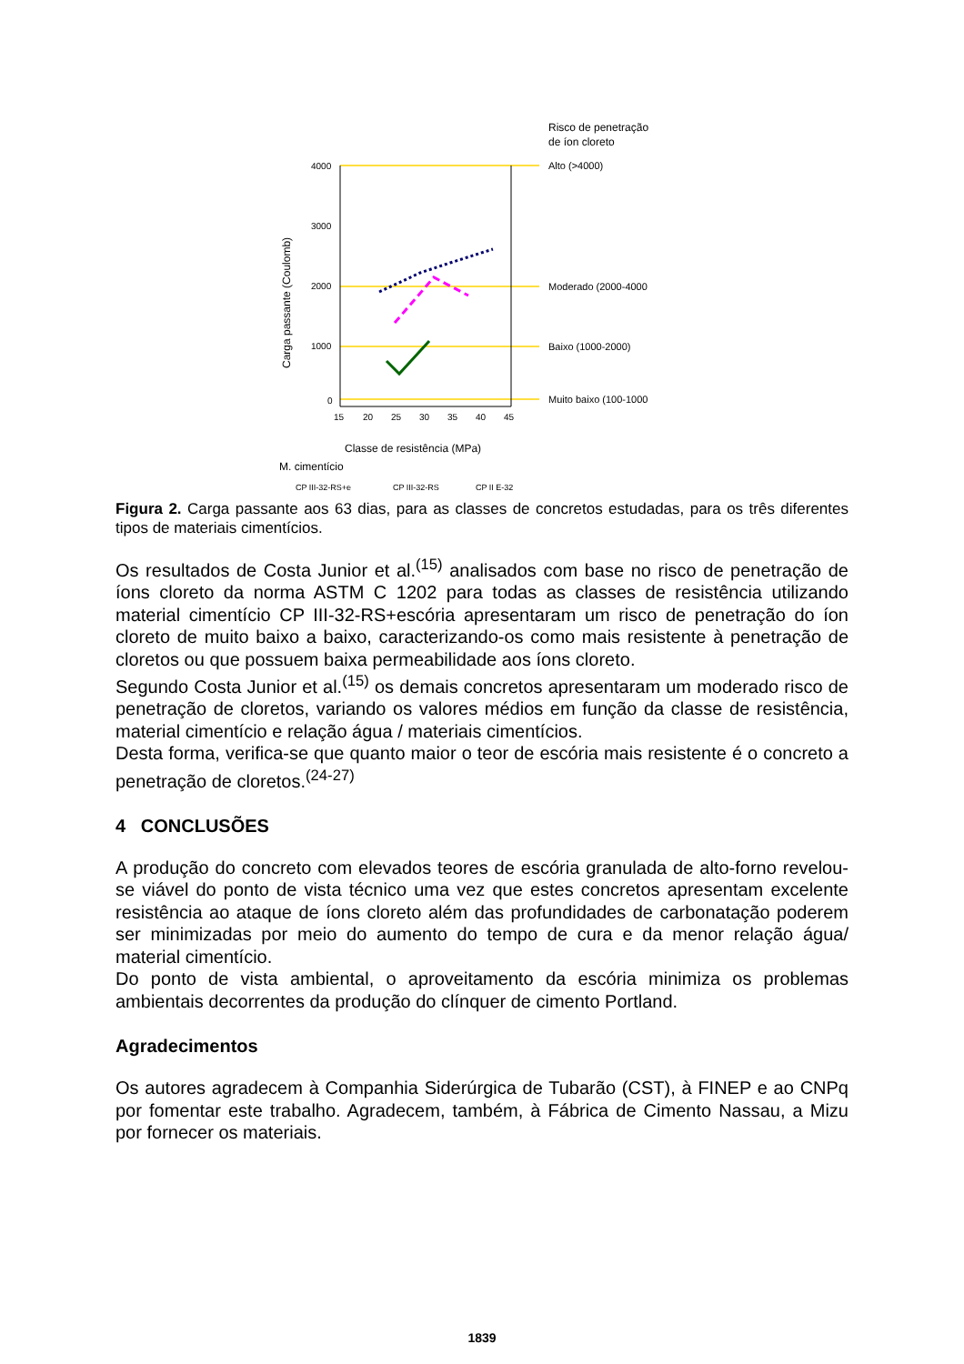Risco de penetração
de íon cloreto
Alto (>4000)
Moderado (2000-4000
Baixo (1000-2000)
Muito baixo (100-1000
4000
3000
2000
1000
0
15
20
25
30
35
40
45
Carga passante (Coulomb)
Classe de resistência (MPa)
M. cimentício
CP III-32-RS+e
CP III-32-RS
CP II E-32
Figura 2. Carga passante aos 63 dias, para as classes de concretos estudadas, para os três diferentes tipos de materiais cimentícios.
Os resultados de Costa Junior et al.<sup>(15)</sup> analisados com base no risco de penetração de íons cloreto da norma ASTM C 1202 para todas as classes de resistência utilizando material cimentício CP III-32-RS+escória apresentaram um risco de penetração do íon cloreto de muito baixo a baixo, caracterizando-os como mais resistente à penetração de cloretos ou que possuem baixa permeabilidade aos íons cloreto.
Segundo Costa Junior et al.<sup>(15)</sup> os demais concretos apresentaram um moderado risco de penetração de cloretos, variando os valores médios em função da classe de resistência, material cimentício e relação água / materiais cimentícios.
Desta forma, verifica-se que quanto maior o teor de escória mais resistente é o concreto a penetração de cloretos.<sup>(24-27)</sup>
4 CONCLUSÕES
A produção do concreto com elevados teores de escória granulada de alto-forno revelou-se viável do ponto de vista técnico uma vez que estes concretos apresentam excelente resistência ao ataque de íons cloreto além das profundidades de carbonatação poderem ser minimizadas por meio do aumento do tempo de cura e da menor relação água/ material cimentício.
Do ponto de vista ambiental, o aproveitamento da escória minimiza os problemas ambientais decorrentes da produção do clínquer de cimento Portland.
Agradecimentos
Os autores agradecem à Companhia Siderúrgica de Tubarão (CST), à FINEP e ao CNPq por fomentar este trabalho. Agradecem, também, à Fábrica de Cimento Nassau, a Mizu por fornecer os materiais.
1839